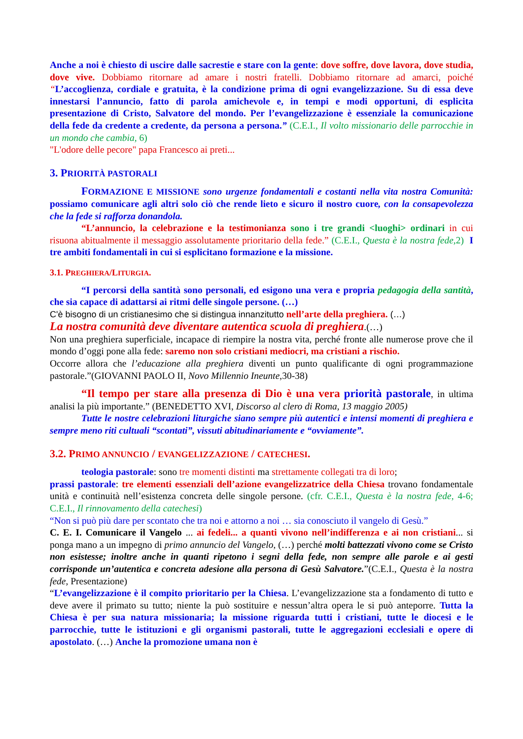Anche a noi è chiesto di uscire dalle sacrestie e stare con la gente: dove soffre, dove lavora, dove studia, dove vive. Dobbiamo ritornare ad amare i nostri fratelli. Dobbiamo ritornare ad amarci, poiché “L’accoglienza, cordiale e gratuita, è la condizione prima di ogni evangelizzazione. Su di essa deve innestarsi l’annuncio, fatto di parola amichevole e, in tempi e modi opportuni, di esplicita presentazione di Cristo, Salvatore del mondo. Per l’evangelizzazione è essenziale la comunicazione della fede da credente a credente, da persona a persona.” (C.E.I., Il volto missionario delle parrocchie in un mondo che cambia, 6)
"L'odore delle pecore" papa Francesco ai preti...
3. PRIORITÀ PASTORALI
FORMAZIONE E MISSIONE sono urgenze fondamentali e costanti nella vita nostra Comunità: possiamo comunicare agli altri solo ciò che rende lieto e sicuro il nostro cuore, con la consapevolezza che la fede si rafforza donandola.
“L’annuncio, la celebrazione e la testimonianza sono i tre grandi <luoghi> ordinari in cui risuona abitualmente il messaggio assolutamente prioritario della fede.” (C.E.I., Questa è la nostra fede, 2) I tre ambiti fondamentali in cui si esplicitano formazione e la missione.
3.1. PREGHIERA/LITURGIA.
“I percorsi della santità sono personali, ed esigono una vera e propria pedagogia della santità, che sia capace di adattarsi ai ritmi delle singole persone. (…)
C'è bisogno di un cristianesimo che si distingua innanzitutto nell’arte della preghiera. (…)
La nostra comunità deve diventare autentica scuola di preghiera.(…)
Non una preghiera superficiale, incapace di riempire la nostra vita, perché fronte alle numerose prove che il mondo d’oggi pone alla fede: saremo non solo cristiani mediocri, ma cristiani a rischio.
Occorre allora che l’educazione alla preghiera diventi un punto qualificante di ogni programmazione pastorale.”(GIOVANNI PAOLO II, Novo Millennio Ineunte,30-38)
“Il tempo per stare alla presenza di Dio è una vera priorità pastorale, in ultima analisi la più importante.” (BENEDETTO XVI, Discorso al clero di Roma, 13 maggio 2005)
Tutte le nostre celebrazioni liturgiche siano sempre più autentici e intensi momenti di preghiera e sempre meno riti cultuali “scontati”, vissuti abitudinariamente e “ovviamente”.
3.2. PRIMO ANNUNCIO / EVANGELIZZAZIONE / CATECHESI.
teologia pastorale: sono tre momenti distinti ma strettamente collegati tra di loro;
prassi pastorale: tre elementi essenziali dell’azione evangelizzatrice della Chiesa trovano fondamentale unità e continuità nell’esistenza concreta delle singole persone. (cfr. C.E.I., Questa è la nostra fede, 4-6; C.E.I., Il rinnovamento della catechesi)
“Non si può più dare per scontato che tra noi e attorno a noi … sia conosciuto il vangelo di Gesù.”
C. E. I. Comunicare il Vangelo ... ai fedeli... a quanti vivono nell’indifferenza e ai non cristiani... si ponga mano a un impegno di primo annuncio del Vangelo, (…) perché molti battezzati vivono come se Cristo non esistesse; inoltre anche in quanti ripetono i segni della fede, non sempre alle parole e ai gesti corrisponde un’autentica e concreta adesione alla persona di Gesù Salvatore.”(C.E.I., Questa è la nostra fede, Presentazione)
“L’evangelizzazione è il compito prioritario per la Chiesa. L’evangelizzazione sta a fondamento di tutto e deve avere il primato su tutto; niente la può sostituire e nessun’altra opera le si può anteporre. Tutta la Chiesa è per sua natura missionaria; la missione riguarda tutti i cristiani, tutte le diocesi e le parrocchie, tutte le istituzioni e gli organismi pastorali, tutte le aggregazioni ecclesiali e opere di apostolato. (…) Anche la promozione umana non è